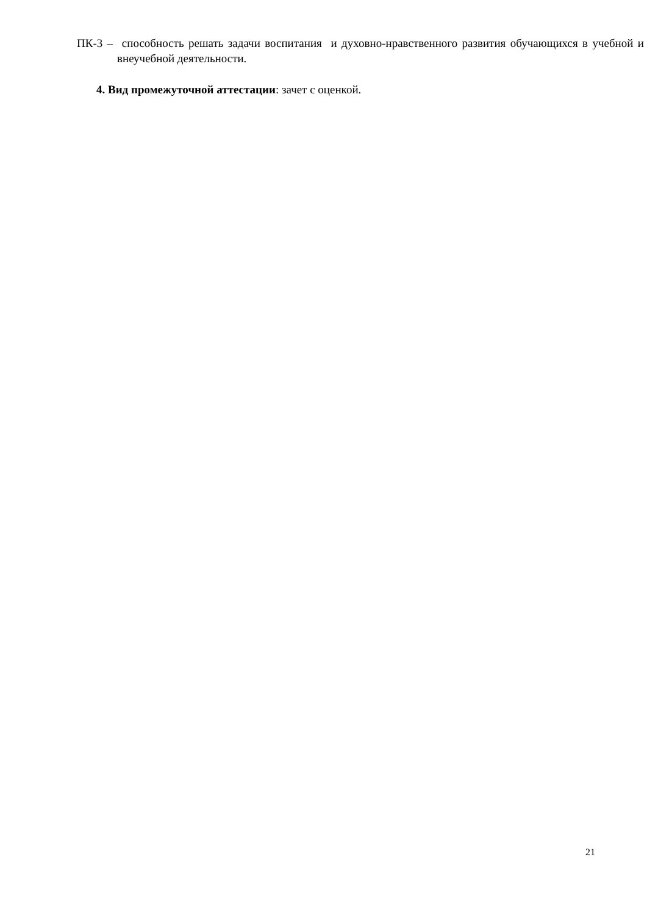ПК-3 – способность решать задачи воспитания и духовно-нравственного развития обучающихся в учебной и внеучебной деятельности.
4. Вид промежуточной аттестации: зачет с оценкой.
21